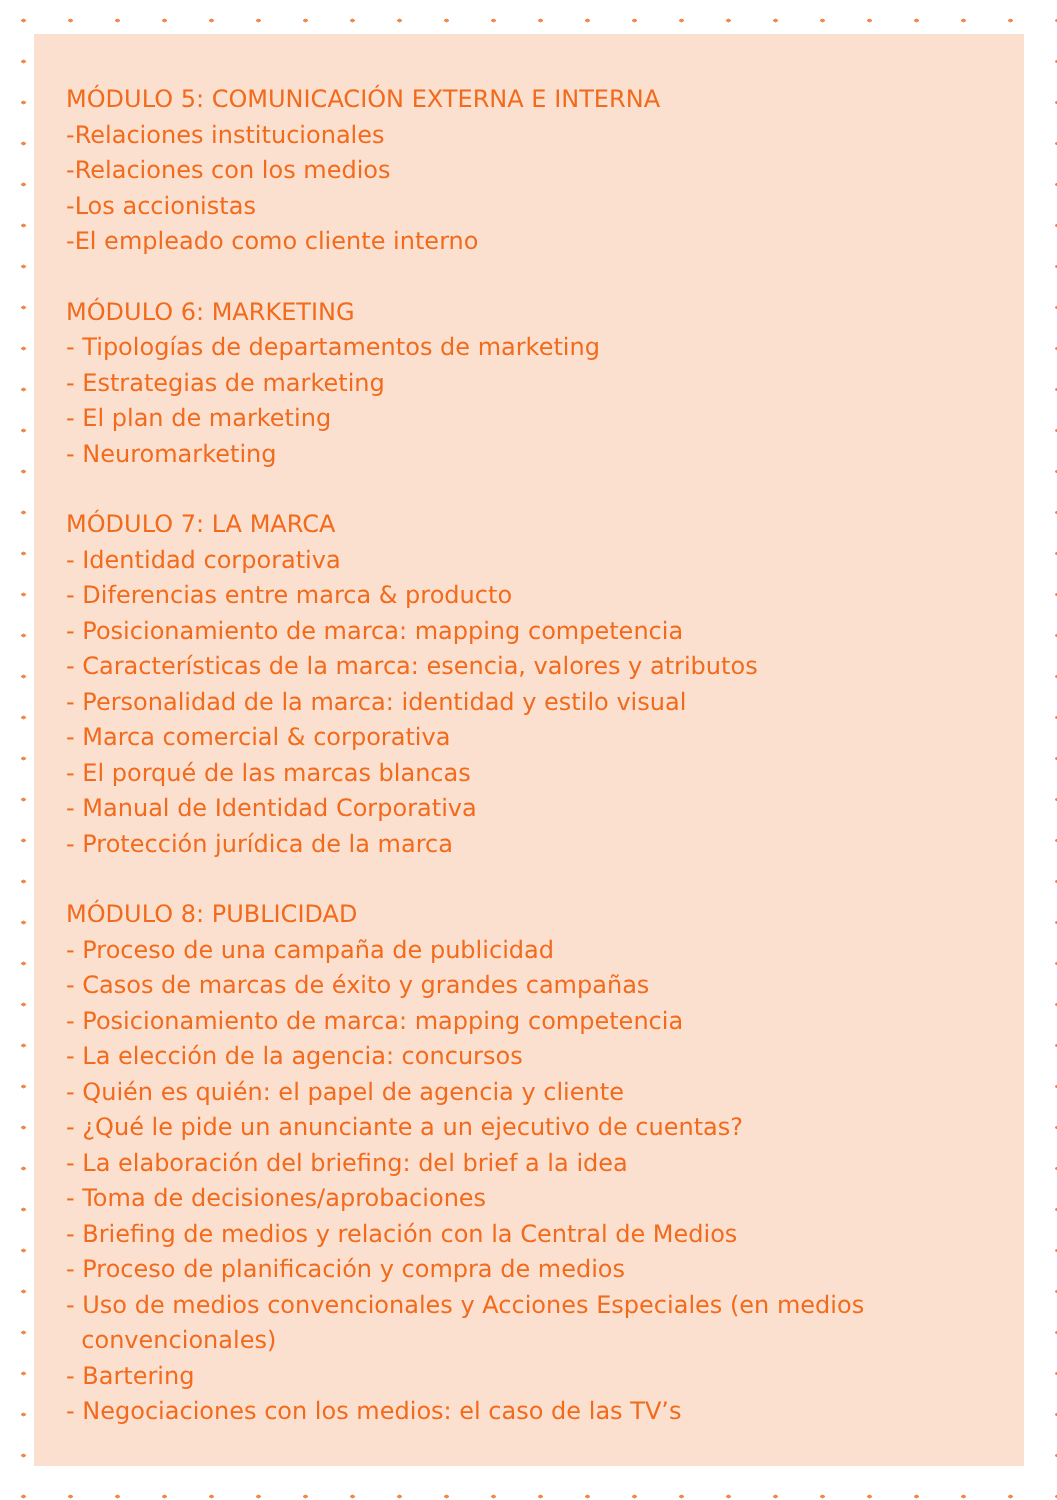MÓDULO 5: COMUNICACIÓN EXTERNA E INTERNA
-Relaciones institucionales
-Relaciones con los medios
-Los accionistas
-El empleado como cliente interno
MÓDULO 6: MARKETING
- Tipologías de departamentos de marketing
- Estrategias de marketing
- El plan de marketing
- Neuromarketing
MÓDULO 7: LA MARCA
- Identidad corporativa
- Diferencias entre marca & producto
- Posicionamiento de marca: mapping competencia
- Características de la marca: esencia, valores y atributos
- Personalidad de la marca: identidad y estilo visual
- Marca comercial & corporativa
- El porqué de las marcas blancas
- Manual de Identidad Corporativa
- Protección jurídica de la marca
MÓDULO 8: PUBLICIDAD
- Proceso de una campaña de publicidad
- Casos de marcas de éxito y grandes campañas
- Posicionamiento de marca: mapping competencia
- La elección de la agencia: concursos
- Quién es quién: el papel de agencia y cliente
- ¿Qué le pide un anunciante a un ejecutivo de cuentas?
- La elaboración del briefing: del brief a la idea
- Toma de decisiones/aprobaciones
- Briefing de medios y relación con la Central de Medios
- Proceso de planificación y compra de medios
- Uso de medios convencionales y Acciones Especiales (en medios
convencionales)
- Bartering
- Negociaciones con los medios: el caso de las TV’s